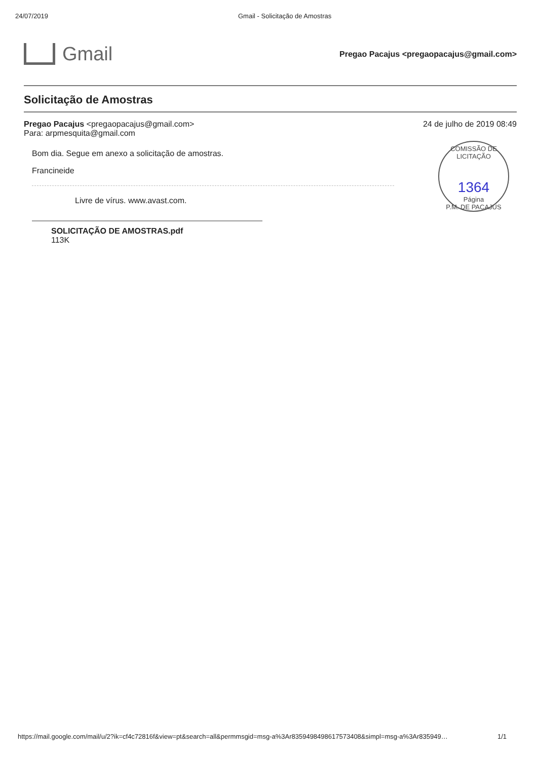24/07/2019 Gmail - Solicitação de Amostras
Gmail
Pregao Pacajus <pregaopacajus@gmail.com>
Solicitação de Amostras
Pregao Pacajus <pregaopacajus@gmail.com>
Para: arpmesquita@gmail.com
24 de julho de 2019 08:49
Bom dia. Segue em anexo a solicitação de amostras.
Francineide
Livre de vírus. www.avast.com.
SOLICITAÇÃO DE AMOSTRAS.pdf
113K
COMISSÃO DE LICITAÇÃO
1364
Página
P.M. DE PACAJUS
https://mail.google.com/mail/u/2?ik=cf4c72816f&view=pt&search=all&permmsgid=msg-a%3Ar8359498498617573408&simpl=msg-a%3Ar835949… 1/1